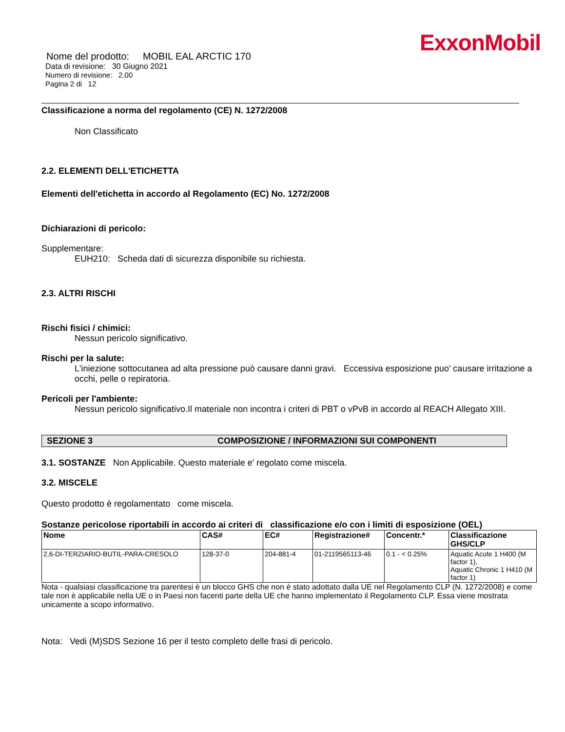ExxonMobil
Nome del prodotto: MOBIL EAL ARCTIC 170
Data di revisione: 30 Giugno 2021
Numero di revisione: 2.00
Pagina 2 di 12
Classificazione a norma del regolamento (CE) N. 1272/2008
Non Classificato
2.2. ELEMENTI DELL'ETICHETTA
Elementi dell'etichetta in accordo al Regolamento (EC) No. 1272/2008
Dichiarazioni di pericolo:
Supplementare:
EUH210: Scheda dati di sicurezza disponibile su richiesta.
2.3. ALTRI RISCHI
Rischi fisici / chimici:
Nessun pericolo significativo.
Rischi per la salute:
L'iniezione sottocutanea ad alta pressione può causare danni gravi. Eccessiva esposizione puo' causare irritazione a occhi, pelle o repiratoria.
Pericoli per l'ambiente:
Nessun pericolo significativo.Il materiale non incontra i criteri di PBT o vPvB in accordo al REACH Allegato XIII.
SEZIONE 3 COMPOSIZIONE / INFORMAZIONI SUI COMPONENTI
3.1. SOSTANZE Non Applicabile. Questo materiale e' regolato come miscela.
3.2. MISCELE
Questo prodotto è regolamentato come miscela.
Sostanze pericolose riportabili in accordo ai criteri di classificazione e/o con i limiti di esposizione (OEL)
| Nome | CAS# | EC# | Registrazione# | Concentr.* | Classificazione GHS/CLP |
| --- | --- | --- | --- | --- | --- |
| 2,6-DI-TERZIARIO-BUTIL-PARA-CRESOLO | 128-37-0 | 204-881-4 | 01-2119565113-46 | 0.1 - < 0.25% | Aquatic Acute 1 H400 (M factor 1), Aquatic Chronic 1 H410 (M factor 1) |
Nota - qualsiasi classificazione tra parentesi è un blocco GHS che non è stato adottato dalla UE nel Regolamento CLP (N. 1272/2008) e come tale non è applicabile nella UE o in Paesi non facenti parte della UE che hanno implementato il Regolamento CLP. Essa viene mostrata unicamente a scopo informativo.
Nota: Vedi (M)SDS Sezione 16 per il testo completo delle frasi di pericolo.